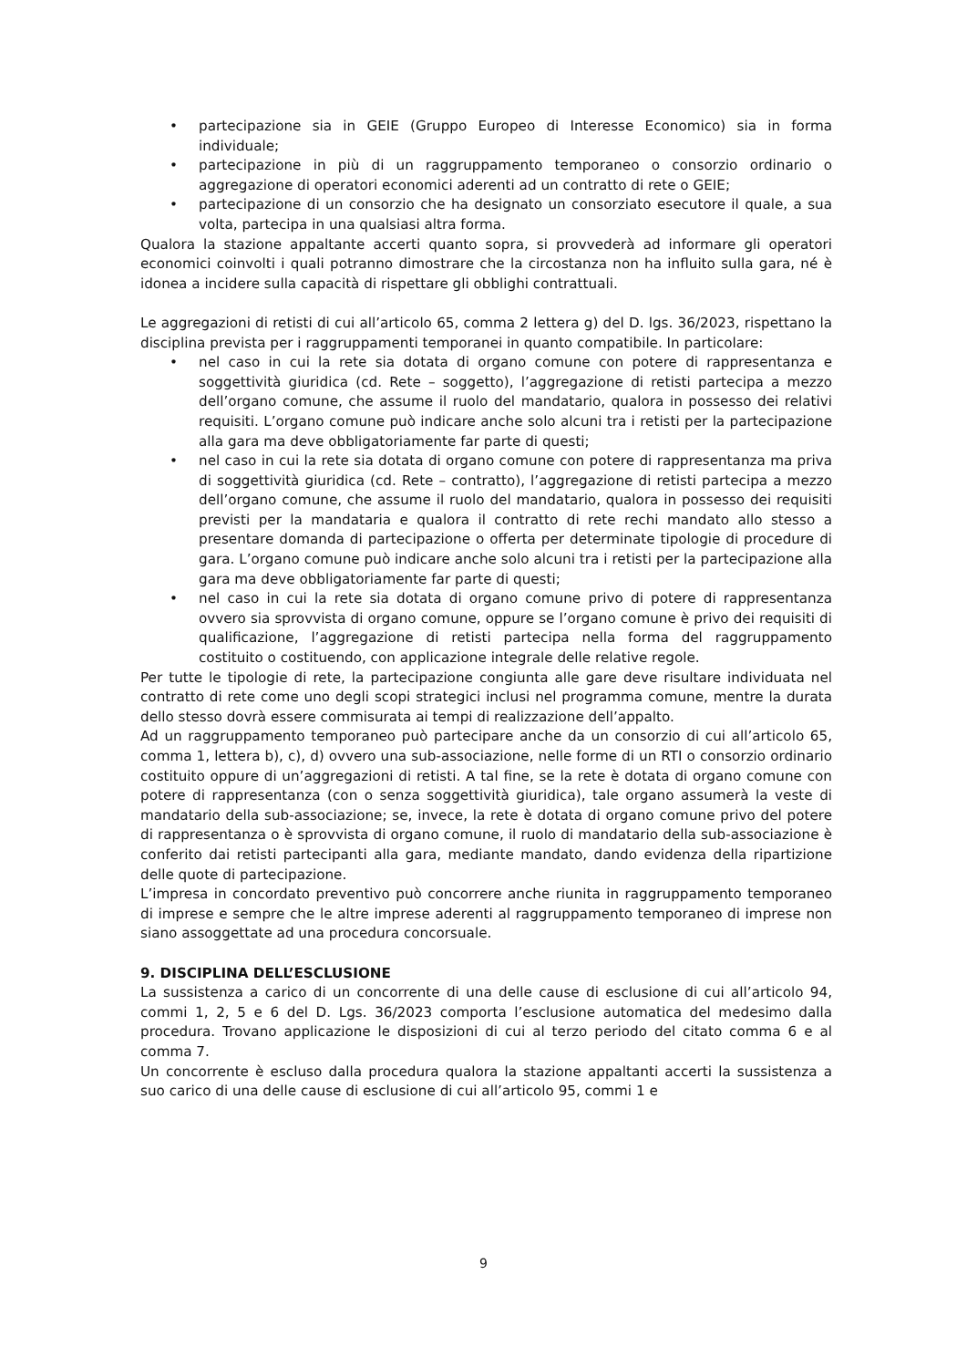• partecipazione sia in GEIE (Gruppo Europeo di Interesse Economico) sia in forma individuale;
• partecipazione in più di un raggruppamento temporaneo o consorzio ordinario o aggregazione di operatori economici aderenti ad un contratto di rete o GEIE;
• partecipazione di un consorzio che ha designato un consorziato esecutore il quale, a sua volta, partecipa in una qualsiasi altra forma.
Qualora la stazione appaltante accerti quanto sopra, si provvederà ad informare gli operatori economici coinvolti i quali potranno dimostrare che la circostanza non ha influito sulla gara, né è idonea a incidere sulla capacità di rispettare gli obblighi contrattuali.
Le aggregazioni di retisti di cui all’articolo 65, comma 2 lettera g) del D. lgs. 36/2023, rispettano la disciplina prevista per i raggruppamenti temporanei in quanto compatibile. In particolare:
• nel caso in cui la rete sia dotata di organo comune con potere di rappresentanza e soggettività giuridica (cd. Rete – soggetto), l’aggregazione di retisti partecipa a mezzo dell’organo comune, che assume il ruolo del mandatario, qualora in possesso dei relativi requisiti. L’organo comune può indicare anche solo alcuni tra i retisti per la partecipazione alla gara ma deve obbligatoriamente far parte di questi;
• nel caso in cui la rete sia dotata di organo comune con potere di rappresentanza ma priva di soggettività giuridica (cd. Rete – contratto), l’aggregazione di retisti partecipa a mezzo dell’organo comune, che assume il ruolo del mandatario, qualora in possesso dei requisiti previsti per la mandataria e qualora il contratto di rete rechi mandato allo stesso a presentare domanda di partecipazione o offerta per determinate tipologie di procedure di gara. L’organo comune può indicare anche solo alcuni tra i retisti per la partecipazione alla gara ma deve obbligatoriamente far parte di questi;
• nel caso in cui la rete sia dotata di organo comune privo di potere di rappresentanza ovvero sia sprovvista di organo comune, oppure se l’organo comune è privo dei requisiti di qualificazione, l’aggregazione di retisti partecipa nella forma del raggruppamento costituito o costituendo, con applicazione integrale delle relative regole.
Per tutte le tipologie di rete, la partecipazione congiunta alle gare deve risultare individuata nel contratto di rete come uno degli scopi strategici inclusi nel programma comune, mentre la durata dello stesso dovrà essere commisurata ai tempi di realizzazione dell’appalto.
Ad un raggruppamento temporaneo può partecipare anche da un consorzio di cui all’articolo 65, comma 1, lettera b), c), d) ovvero una sub-associazione, nelle forme di un RTI o consorzio ordinario costituito oppure di un’aggregazioni di retisti. A tal fine, se la rete è dotata di organo comune con potere di rappresentanza (con o senza soggettività giuridica), tale organo assumerà la veste di mandatario della sub-associazione; se, invece, la rete è dotata di organo comune privo del potere di rappresentanza o è sprovvista di organo comune, il ruolo di mandatario della sub-associazione è conferito dai retisti partecipanti alla gara, mediante mandato, dando evidenza della ripartizione delle quote di partecipazione.
L’impresa in concordato preventivo può concorrere anche riunita in raggruppamento temporaneo di imprese e sempre che le altre imprese aderenti al raggruppamento temporaneo di imprese non siano assoggettate ad una procedura concorsuale.
9. DISCIPLINA DELL’ESCLUSIONE
La sussistenza a carico di un concorrente di una delle cause di esclusione di cui all’articolo 94, commi 1, 2, 5 e 6 del D. Lgs. 36/2023 comporta l’esclusione automatica del medesimo dalla procedura. Trovano applicazione le disposizioni di cui al terzo periodo del citato comma 6 e al comma 7.
Un concorrente è escluso dalla procedura qualora la stazione appaltanti accerti la sussistenza a suo carico di una delle cause di esclusione di cui all’articolo 95, commi 1 e
9